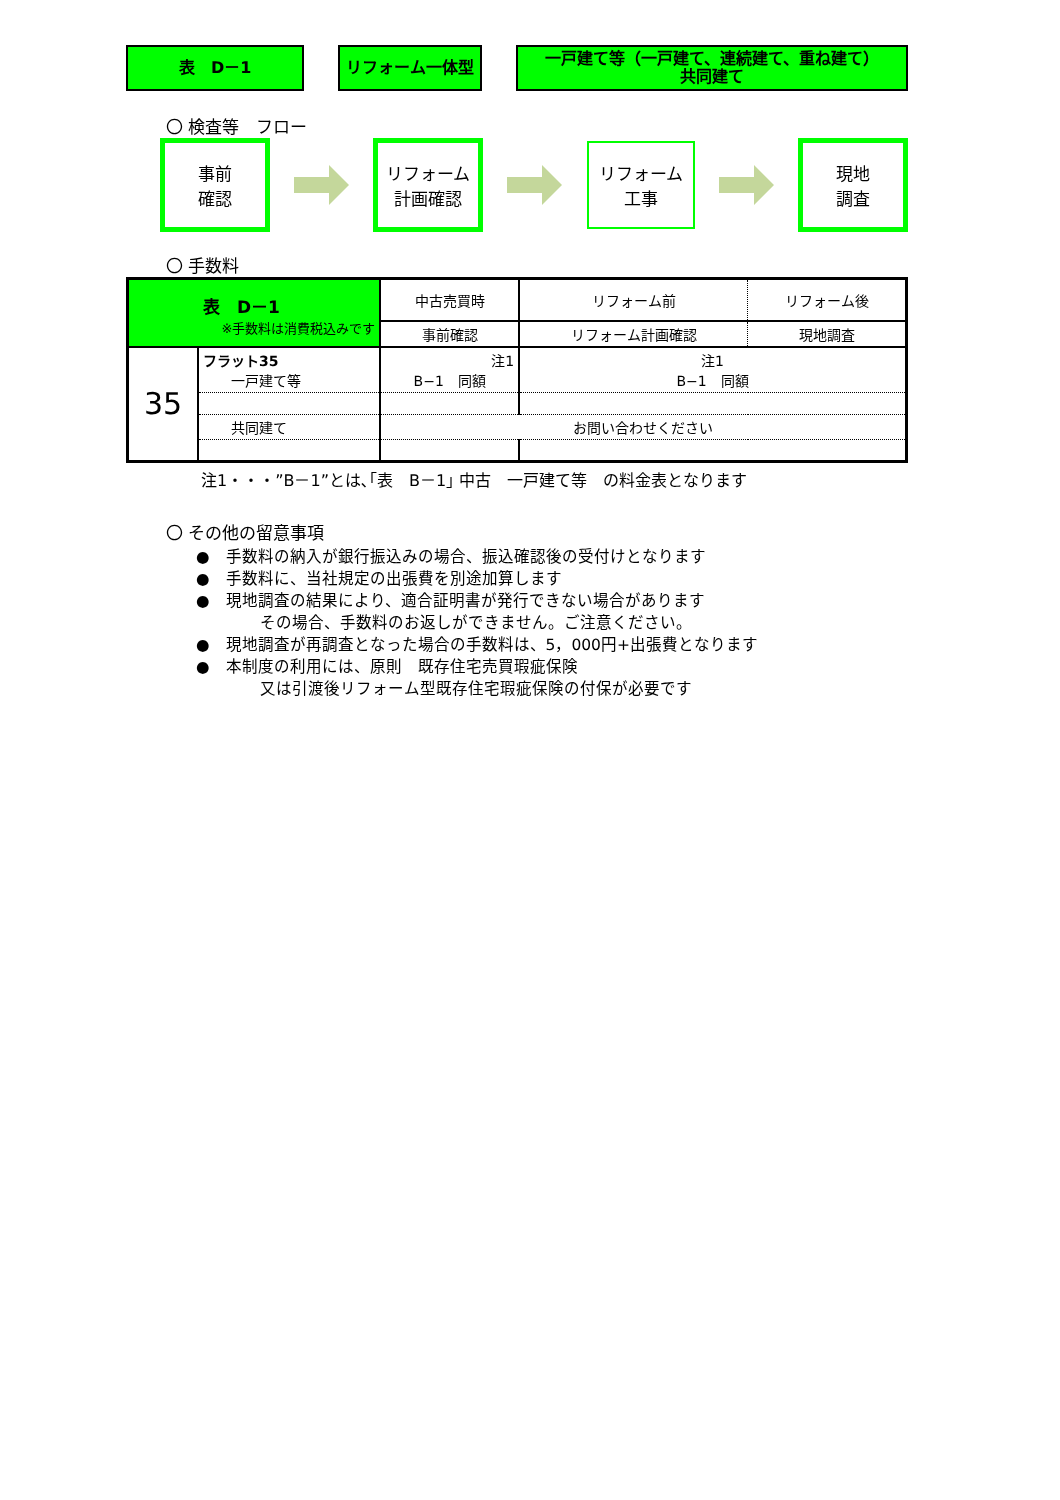表　D－1 リフォーム一体型 一戸建て等（一戸建て、連続建て、重ね建て）
共同建て
〇 検査等　フロー
事前
確認
リフォーム
計画確認
リフォーム
工事
現地
調査
〇 手数料
| 表 D－1 ※手数料は消費税込みです | | 中古売買時 | リフォーム前 | リフォーム後 |
| | | 事前確認 | リフォーム計画確認 | 現地調査 |
| 35 | フラット35 一戸建て等 | 注1 B−1 同額 | 注1 B−1 同額 | |
| | 共同建て | お問い合わせください | | |
注1・・・”B－1”とは､｢表　B－1｣ 中古　一戸建て等　の料金表となります
〇 その他の留意事項
●　手数料の納入が銀行振込みの場合、振込確認後の受付けとなります
●　手数料に、当社規定の出張費を別途加算します
●　現地調査の結果により、適合証明書が発行できない場合があります
　　　　その場合、手数料のお返しができません。ご注意ください。
●　現地調査が再調査となった場合の手数料は、5，000円+出張費となります
●　本制度の利用には、原則　既存住宅売買瑕疵保険
　　　　又は引渡後リフォーム型既存住宅瑕疵保険の付保が必要です